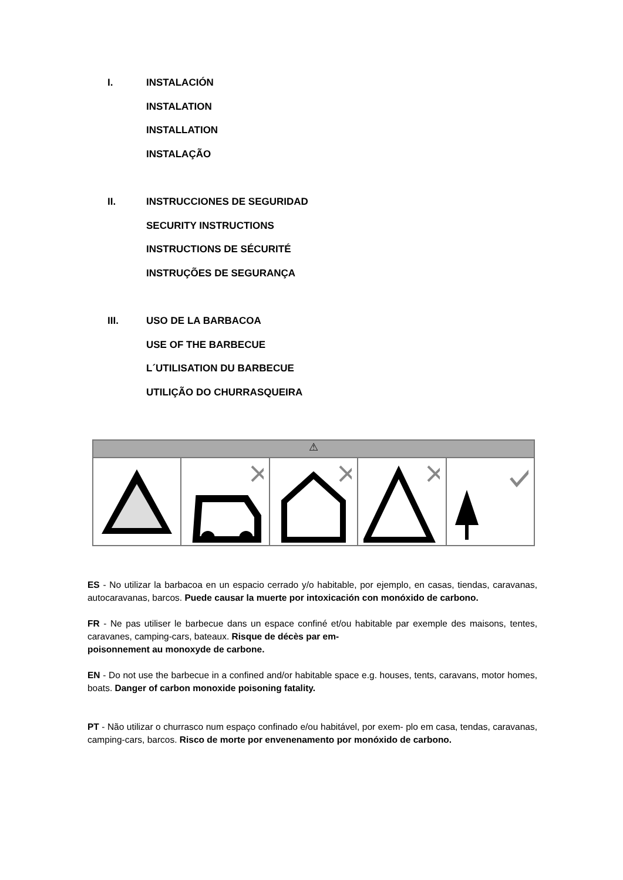I. INSTALACIÓN
INSTALATION
INSTALLATION
INSTALAÇÃO
II. INSTRUCCIONES DE SEGURIDAD
SECURITY INSTRUCTIONS
INSTRUCTIONS DE SÉCURITÉ
INSTRUÇÕES DE SEGURANÇA
III. USO DE LA BARBACOA
USE OF THE BARBECUE
L´UTILISATION DU BARBECUE
UTILIÇÃO DO CHURRASQUEIRA
⚠
ES - No utilizar la barbacoa en un espacio cerrado y/o habitable, por ejemplo, en casas, tiendas, caravanas, autocaravanas, barcos. Puede causar la muerte por intoxicación con monóxido de carbono.
FR - Ne pas utiliser le barbecue dans un espace confiné et/ou habitable par exemple des maisons, tentes, caravanes, camping-cars, bateaux. Risque de décès par em-
poisonnement au monoxyde de carbone.
EN - Do not use the barbecue in a confined and/or habitable space e.g. houses, tents, caravans, motor homes, boats. Danger of carbon monoxide poisoning fatality.
PT - Não utilizar o churrasco num espaço confinado e/ou habitável, por exem- plo em casa, tendas, caravanas, camping-cars, barcos. Risco de morte por envenenamento por monóxido de carbono.